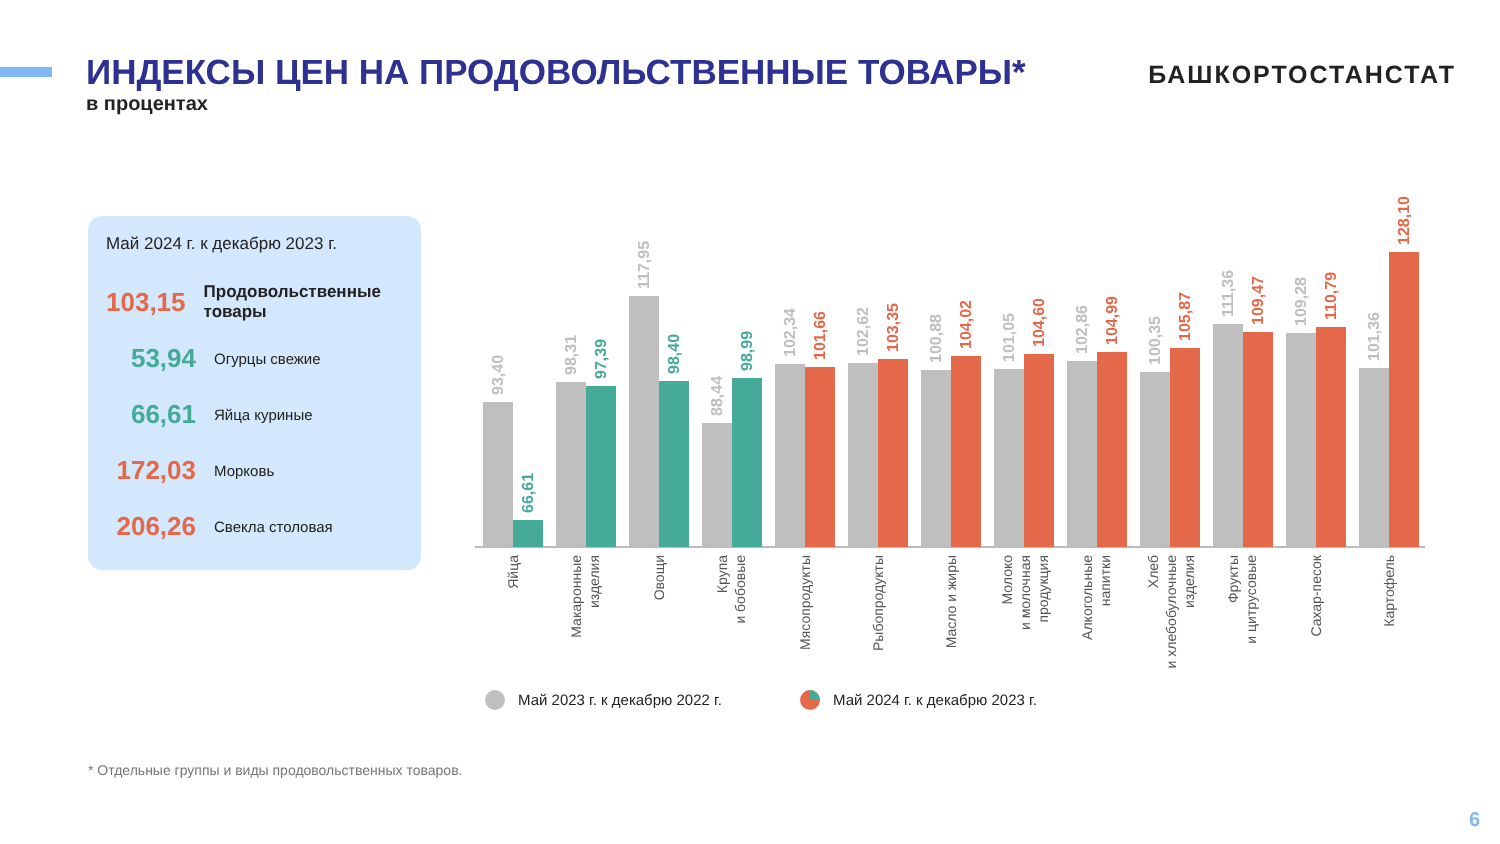ИНДЕКСЫ ЦЕН НА ПРОДОВОЛЬСТВЕННЫЕ ТОВАРЫ*
в процентах
БАШКОРТОСТАНСТАТ
Май 2024 г. к декабрю 2023 г.
103,15
Продовольственные товары
53,94
Огурцы свежие
66,61
Яйца куриные
172,03
Морковь
206,26
Свекла столовая
93,40
66,61
98,31
97,39
117,95
98,40
88,44
98,99
102,34
101,66
102,62
103,35
100,88
104,02
101,05
104,60
102,86
104,99
100,35
105,87
111,36
109,47
109,28
110,79
101,36
128,10
Яйца
Макаронные
изделия
Овощи
Крупа
и бобовые
Мясопродукты
Рыбопродукты
Масло и жиры
Молоко
и молочная
продукция
Алкогольные
напитки
Хлеб
и хлебобулочные
изделия
Фрукты
и цитрусовые
Сахар-песок
Картофель
Май 2023 г. к декабрю 2022 г.
Май 2024 г. к декабрю 2023 г.
* Отдельные группы и виды продовольственных товаров.
6